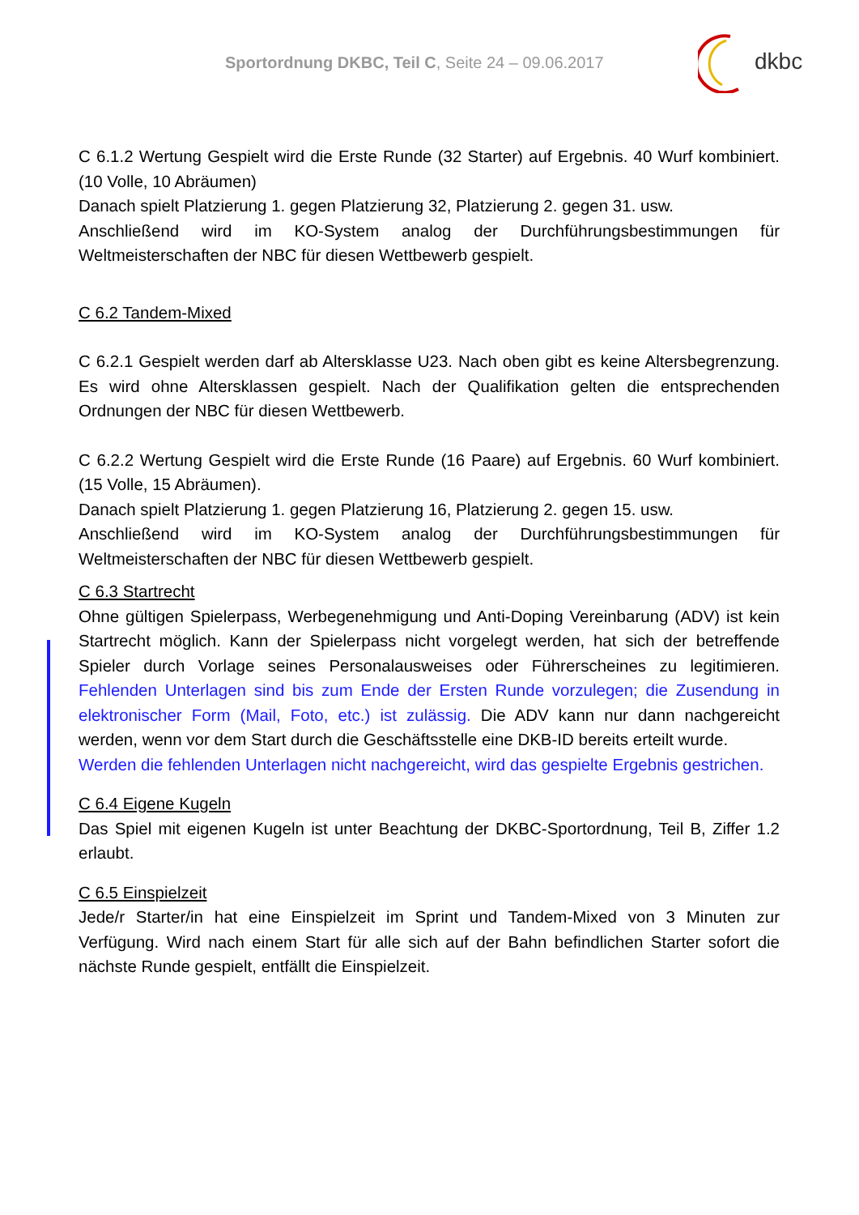Sportordnung DKBC, Teil C, Seite 24 – 09.06.2017
dkbc
C 6.1.2 Wertung Gespielt wird die Erste Runde (32 Starter) auf Ergebnis. 40 Wurf kombiniert. (10 Volle, 10 Abräumen)
Danach spielt Platzierung 1. gegen Platzierung 32, Platzierung 2. gegen 31. usw.
Anschließend wird im KO-System analog der Durchführungsbestimmungen für Weltmeisterschaften der NBC für diesen Wettbewerb gespielt.
C 6.2 Tandem-Mixed
C 6.2.1 Gespielt werden darf ab Altersklasse U23. Nach oben gibt es keine Altersbegrenzung. Es wird ohne Altersklassen gespielt. Nach der Qualifikation gelten die entsprechenden Ordnungen der NBC für diesen Wettbewerb.
C 6.2.2 Wertung Gespielt wird die Erste Runde (16 Paare) auf Ergebnis. 60 Wurf kombiniert. (15 Volle, 15 Abräumen).
Danach spielt Platzierung 1. gegen Platzierung 16, Platzierung 2. gegen 15. usw.
Anschließend wird im KO-System analog der Durchführungsbestimmungen für Weltmeisterschaften der NBC für diesen Wettbewerb gespielt.
C 6.3 Startrecht
Ohne gültigen Spielerpass, Werbegenehmigung und Anti-Doping Vereinbarung (ADV) ist kein Startrecht möglich. Kann der Spielerpass nicht vorgelegt werden, hat sich der betreffende Spieler durch Vorlage seines Personalausweises oder Führerscheines zu legitimieren. Fehlenden Unterlagen sind bis zum Ende der Ersten Runde vorzulegen; die Zusendung in elektronischer Form (Mail, Foto, etc.) ist zulässig. Die ADV kann nur dann nachgereicht werden, wenn vor dem Start durch die Geschäftsstelle eine DKB-ID bereits erteilt wurde.
Werden die fehlenden Unterlagen nicht nachgereicht, wird das gespielte Ergebnis gestrichen.
C 6.4 Eigene Kugeln
Das Spiel mit eigenen Kugeln ist unter Beachtung der DKBC-Sportordnung, Teil B, Ziffer 1.2 erlaubt.
C 6.5 Einspielzeit
Jede/r Starter/in hat eine Einspielzeit im Sprint und Tandem-Mixed von 3 Minuten zur Verfügung. Wird nach einem Start für alle sich auf der Bahn befindlichen Starter sofort die nächste Runde gespielt, entfällt die Einspielzeit.